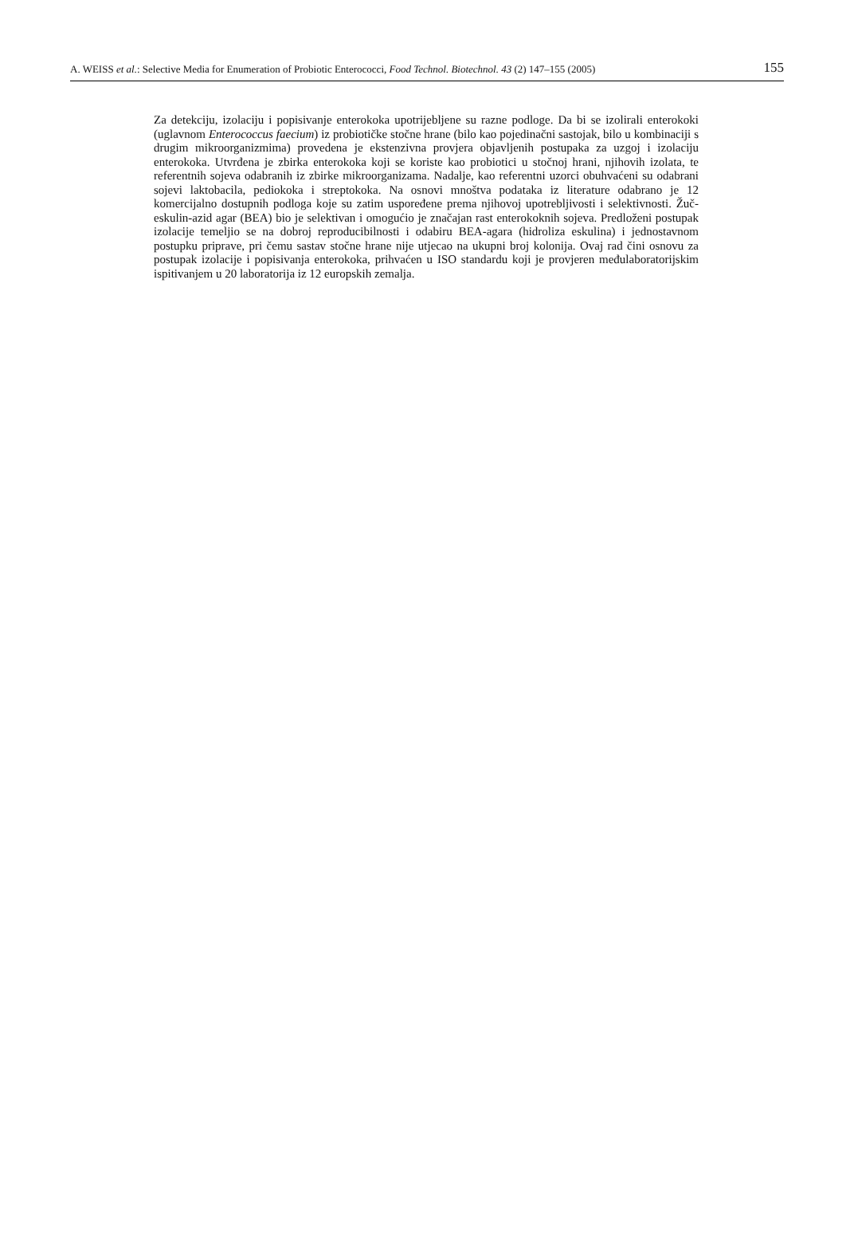A. WEISS et al.: Selective Media for Enumeration of Probiotic Enterococci, Food Technol. Biotechnol. 43 (2) 147–155 (2005) 155
Za detekciju, izolaciju i popisivanje enterokoka upotrijebljene su razne podloge. Da bi se izolirali enterokoki (uglavnom Enterococcus faecium) iz probiotičke stočne hrane (bilo kao pojedinačni sastojak, bilo u kombinaciji s drugim mikroorganizmima) provedena je ekstenzivna provjera objavljenih postupaka za uzgoj i izolaciju enterokoka. Utvrđena je zbirka enterokoka koji se koriste kao probiotici u stočnoj hrani, njihovih izolata, te referentnih sojeva odabranih iz zbirke mikroorganizama. Nadalje, kao referentni uzorci obuhvaćeni su odabrani sojevi laktobacila, pediokoka i streptokoka. Na osnovi mnoštva podataka iz literature odabrano je 12 komercijalno dostupnih podloga koje su zatim uspoređene prema njihovoj upotrebljivosti i selektivnosti. Žuč-eskulin-azid agar (BEA) bio je selektivan i omogućio je značajan rast enterokoknih sojeva. Predloženi postupak izolacije temeljio se na dobroj reproducibilnosti i odabiru BEA-agara (hidroliza eskulina) i jednostavnom postupku priprave, pri čemu sastav stočne hrane nije utjecao na ukupni broj kolonija. Ovaj rad čini osnovu za postupak izolacije i popisivanja enterokoka, prihvaćen u ISO standardu koji je provjeren međulaboratorijskim ispitivanjem u 20 laboratorija iz 12 europskih zemalja.